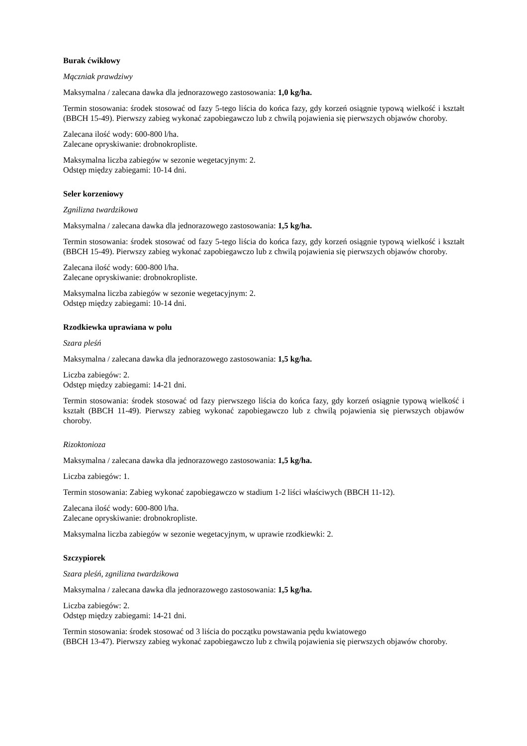Burak ćwikłowy
Mączniak prawdziwy
Maksymalna / zalecana dawka dla jednorazowego zastosowania: 1,0 kg/ha.
Termin stosowania: środek stosować od fazy 5-tego liścia do końca fazy, gdy korzeń osiągnie typową wielkość i kształt (BBCH 15-49). Pierwszy zabieg wykonać zapobiegawczo lub z chwilą pojawienia się pierwszych objawów choroby.
Zalecana ilość wody: 600-800 l/ha.
Zalecane opryskiwanie: drobnokropliste.
Maksymalna liczba zabiegów w sezonie wegetacyjnym: 2.
Odstęp między zabiegami: 10-14 dni.
Seler korzeniowy
Zgnilizna twardzikowa
Maksymalna / zalecana dawka dla jednorazowego zastosowania: 1,5 kg/ha.
Termin stosowania: środek stosować od fazy 5-tego liścia do końca fazy, gdy korzeń osiągnie typową wielkość i kształt (BBCH 15-49). Pierwszy zabieg wykonać zapobiegawczo lub z chwilą pojawienia się pierwszych objawów choroby.
Zalecana ilość wody: 600-800 l/ha.
Zalecane opryskiwanie: drobnokropliste.
Maksymalna liczba zabiegów w sezonie wegetacyjnym: 2.
Odstęp między zabiegami: 10-14 dni.
Rzodkiewka uprawiana w polu
Szara pleśń
Maksymalna / zalecana dawka dla jednorazowego zastosowania: 1,5 kg/ha.
Liczba zabiegów: 2.
Odstęp między zabiegami: 14-21 dni.
Termin stosowania: środek stosować od fazy pierwszego liścia do końca fazy, gdy korzeń osiągnie typową wielkość i kształt (BBCH 11-49). Pierwszy zabieg wykonać zapobiegawczo lub z chwilą pojawienia się pierwszych objawów choroby.
Rizoktonioza
Maksymalna / zalecana dawka dla jednorazowego zastosowania: 1,5 kg/ha.
Liczba zabiegów: 1.
Termin stosowania: Zabieg wykonać zapobiegawczo w stadium 1-2 liści właściwych (BBCH 11-12).
Zalecana ilość wody: 600-800 l/ha.
Zalecane opryskiwanie: drobnokropliste.
Maksymalna liczba zabiegów w sezonie wegetacyjnym, w uprawie rzodkiewki: 2.
Szczypiorek
Szara pleśń, zgnilizna twardzikowa
Maksymalna / zalecana dawka dla jednorazowego zastosowania: 1,5 kg/ha.
Liczba zabiegów: 2.
Odstęp między zabiegami: 14-21 dni.
Termin stosowania: środek stosować od 3 liścia do początku powstawania pędu kwiatowego
(BBCH 13-47). Pierwszy zabieg wykonać zapobiegawczo lub z chwilą pojawienia się pierwszych objawów choroby.